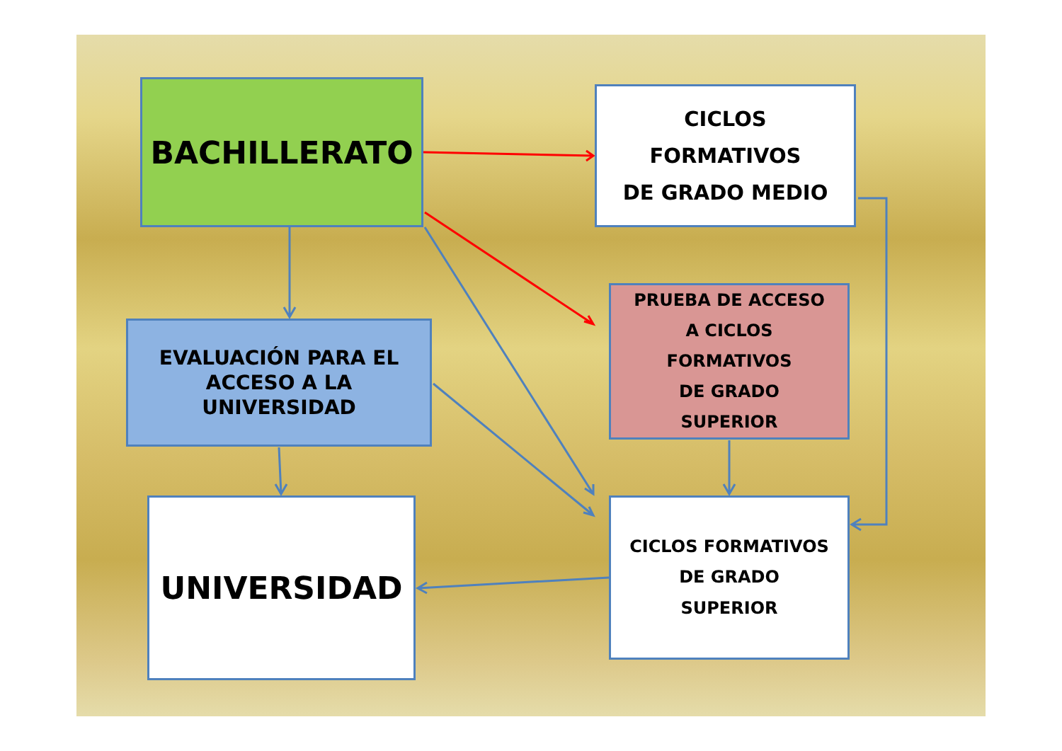BACHILLERATO
EVALUACIÓN PARA EL
ACCESO A LA
UNIVERSIDAD
UNIVERSIDAD
CICLOS
FORMATIVOS
DE GRADO MEDIO
PRUEBA DE ACCESO
A CICLOS
FORMATIVOS
DE GRADO
SUPERIOR
CICLOS FORMATIVOS
DE GRADO
SUPERIOR